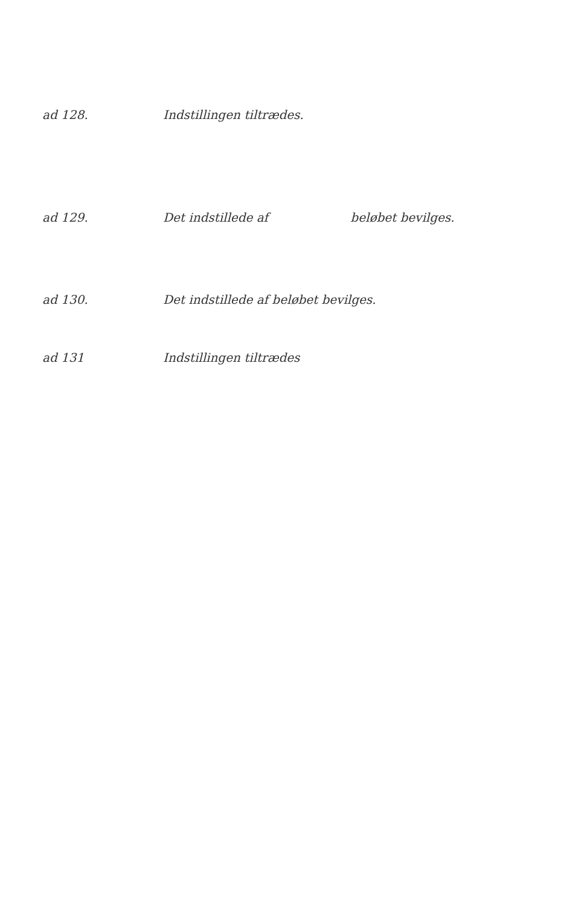ad 128. Indstillingen tiltrædes.
ad 129. Det indstillede af beløbet bevilges.
ad 130. Det indstillede af beløbet bevilges.
ad 131 Indstillingen tiltrædes